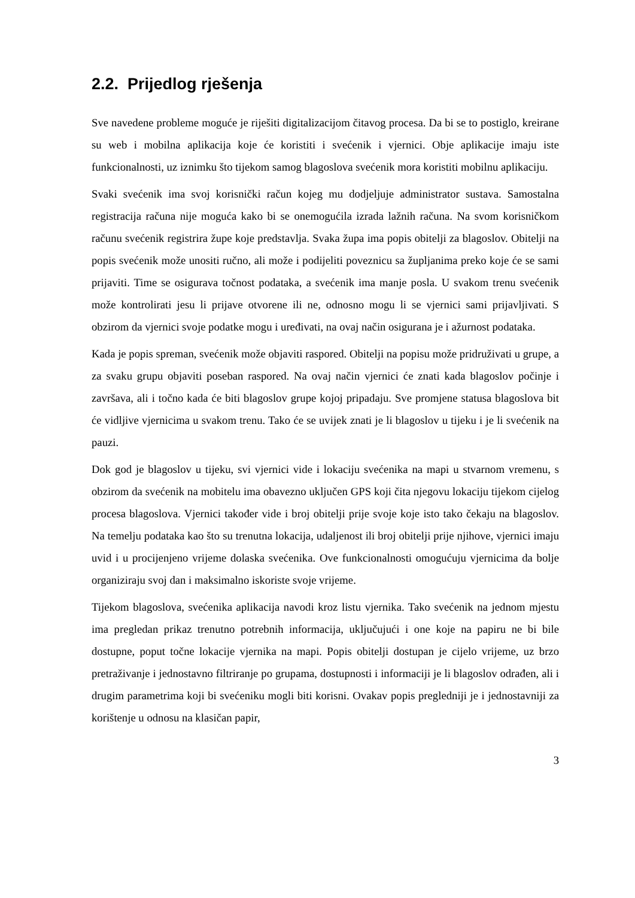2.2. Prijedlog rješenja
Sve navedene probleme moguće je riješiti digitalizacijom čitavog procesa. Da bi se to postiglo, kreirane su web i mobilna aplikacija koje će koristiti i svećenik i vjernici. Obje aplikacije imaju iste funkcionalnosti, uz iznimku što tijekom samog blagoslova svećenik mora koristiti mobilnu aplikaciju.
Svaki svećenik ima svoj korisnički račun kojeg mu dodjeljuje administrator sustava. Samostalna registracija računa nije moguća kako bi se onemogućila izrada lažnih računa. Na svom korisničkom računu svećenik registrira župe koje predstavlja. Svaka župa ima popis obitelji za blagoslov. Obitelji na popis svećenik može unositi ručno, ali može i podijeliti poveznicu sa župljanima preko koje će se sami prijaviti. Time se osigurava točnost podataka, a svećenik ima manje posla. U svakom trenu svećenik može kontrolirati jesu li prijave otvorene ili ne, odnosno mogu li se vjernici sami prijavljivati. S obzirom da vjernici svoje podatke mogu i uređivati, na ovaj način osigurana je i ažurnost podataka.
Kada je popis spreman, svećenik može objaviti raspored. Obitelji na popisu može pridruživati u grupe, a za svaku grupu objaviti poseban raspored. Na ovaj način vjernici će znati kada blagoslov počinje i završava, ali i točno kada će biti blagoslov grupe kojoj pripadaju. Sve promjene statusa blagoslova bit će vidljive vjernicima u svakom trenu. Tako će se uvijek znati je li blagoslov u tijeku i je li svećenik na pauzi.
Dok god je blagoslov u tijeku, svi vjernici vide i lokaciju svećenika na mapi u stvarnom vremenu, s obzirom da svećenik na mobitelu ima obavezno uključen GPS koji čita njegovu lokaciju tijekom cijelog procesa blagoslova. Vjernici također vide i broj obitelji prije svoje koje isto tako čekaju na blagoslov. Na temelju podataka kao što su trenutna lokacija, udaljenost ili broj obitelji prije njihove, vjernici imaju uvid i u procijenjeno vrijeme dolaska svećenika. Ove funkcionalnosti omogućuju vjernicima da bolje organiziraju svoj dan i maksimalno iskoriste svoje vrijeme.
Tijekom blagoslova, svećenika aplikacija navodi kroz listu vjernika. Tako svećenik na jednom mjestu ima pregledan prikaz trenutno potrebnih informacija, uključujući i one koje na papiru ne bi bile dostupne, poput točne lokacije vjernika na mapi. Popis obitelji dostupan je cijelo vrijeme, uz brzo pretraživanje i jednostavno filtriranje po grupama, dostupnosti i informaciji je li blagoslov odrađen, ali i drugim parametrima koji bi svećeniku mogli biti korisni. Ovakav popis pregledniji je i jednostavniji za korištenje u odnosu na klasičan papir,
3